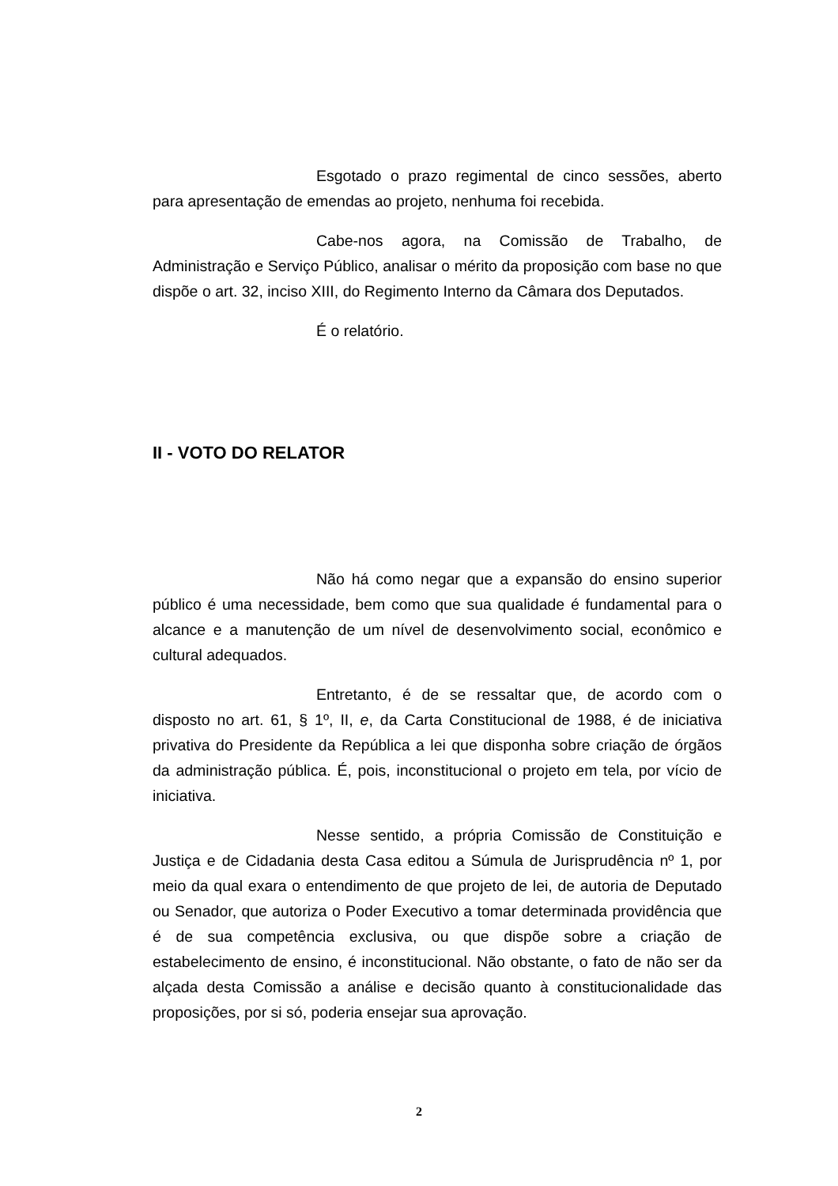Esgotado o prazo regimental de cinco sessões, aberto para apresentação de emendas ao projeto, nenhuma foi recebida.
Cabe-nos agora, na Comissão de Trabalho, de Administração e Serviço Público, analisar o mérito da proposição com base no que dispõe o art. 32, inciso XIII, do Regimento Interno da Câmara dos Deputados.
É o relatório.
II - VOTO DO RELATOR
Não há como negar que a expansão do ensino superior público é uma necessidade, bem como que sua qualidade é fundamental para o alcance e a manutenção de um nível de desenvolvimento social, econômico e cultural adequados.
Entretanto, é de se ressaltar que, de acordo com o disposto no art. 61, § 1º, II, e, da Carta Constitucional de 1988, é de iniciativa privativa do Presidente da República a lei que disponha sobre criação de órgãos da administração pública. É, pois, inconstitucional o projeto em tela, por vício de iniciativa.
Nesse sentido, a própria Comissão de Constituição e Justiça e de Cidadania desta Casa editou a Súmula de Jurisprudência nº 1, por meio da qual exara o entendimento de que projeto de lei, de autoria de Deputado ou Senador, que autoriza o Poder Executivo a tomar determinada providência que é de sua competência exclusiva, ou que dispõe sobre a criação de estabelecimento de ensino, é inconstitucional. Não obstante, o fato de não ser da alçada desta Comissão a análise e decisão quanto à constitucionalidade das proposições, por si só, poderia ensejar sua aprovação.
2